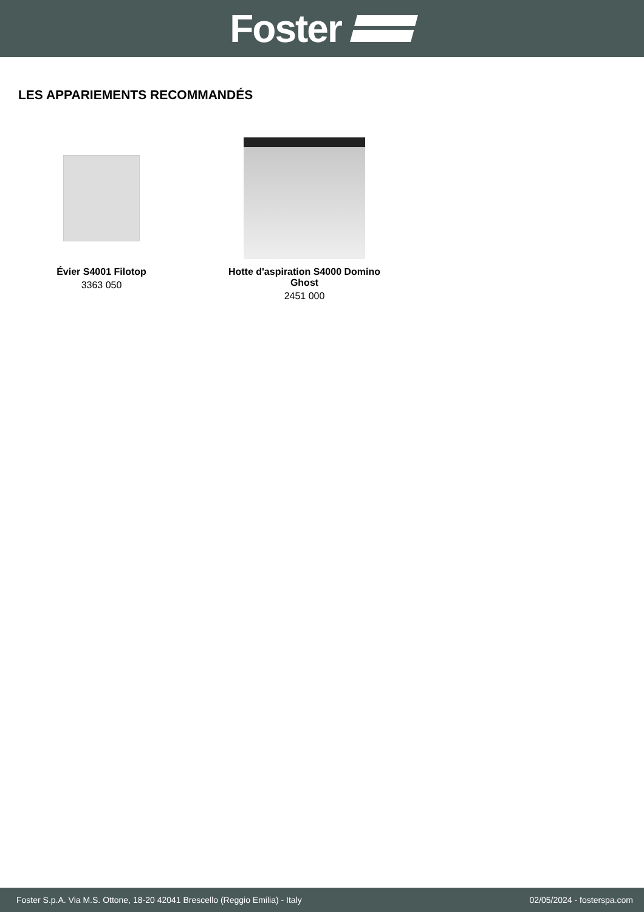Foster
LES APPARIEMENTS RECOMMANDÉS
Évier S4001 Filotop
3363 050
Hotte d'aspiration S4000 Domino
Ghost
2451 000
Foster S.p.A. Via M.S. Ottone, 18-20 42041 Brescello (Reggio Emilia) - Italy 02/05/2024 - fosterspa.com